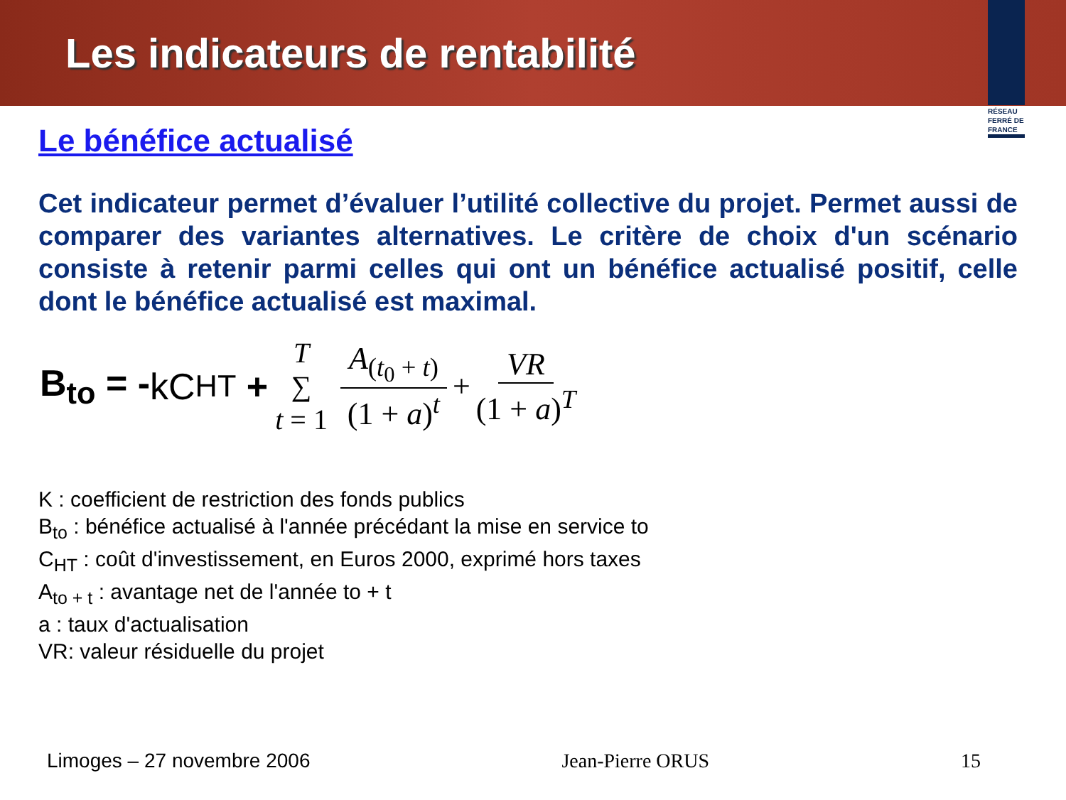Les indicateurs de rentabilité
RÉSEAU FERRÉ DE FRANCE
Le bénéfice actualisé
Cet indicateur permet d’évaluer l’utilité collective du projet. Permet aussi de comparer des variantes alternatives. Le critère de choix d'un scénario consiste à retenir parmi celles qui ont un bénéfice actualisé positif, celle dont le bénéfice actualisé est maximal.
B<sub>to</sub> = - kC<sub>HT</sub> + T ∑ t = 1 A<sub>(t<sub>0</sub> + t)</sub> (1 + a)<sup>t</sup> + VR (1 + a)<sup>T</sup>
K : coefficient de restriction des fonds publics
B<sub>to</sub> : bénéfice actualisé à l'année précédant la mise en service to
C<sub>HT</sub> : coût d'investissement, en Euros 2000, exprimé hors taxes
A<sub>to + t</sub> : avantage net de l'année to + t
a : taux d'actualisation
VR: valeur résiduelle du projet
Limoges – 27 novembre 2006 Jean-Pierre ORUS 15